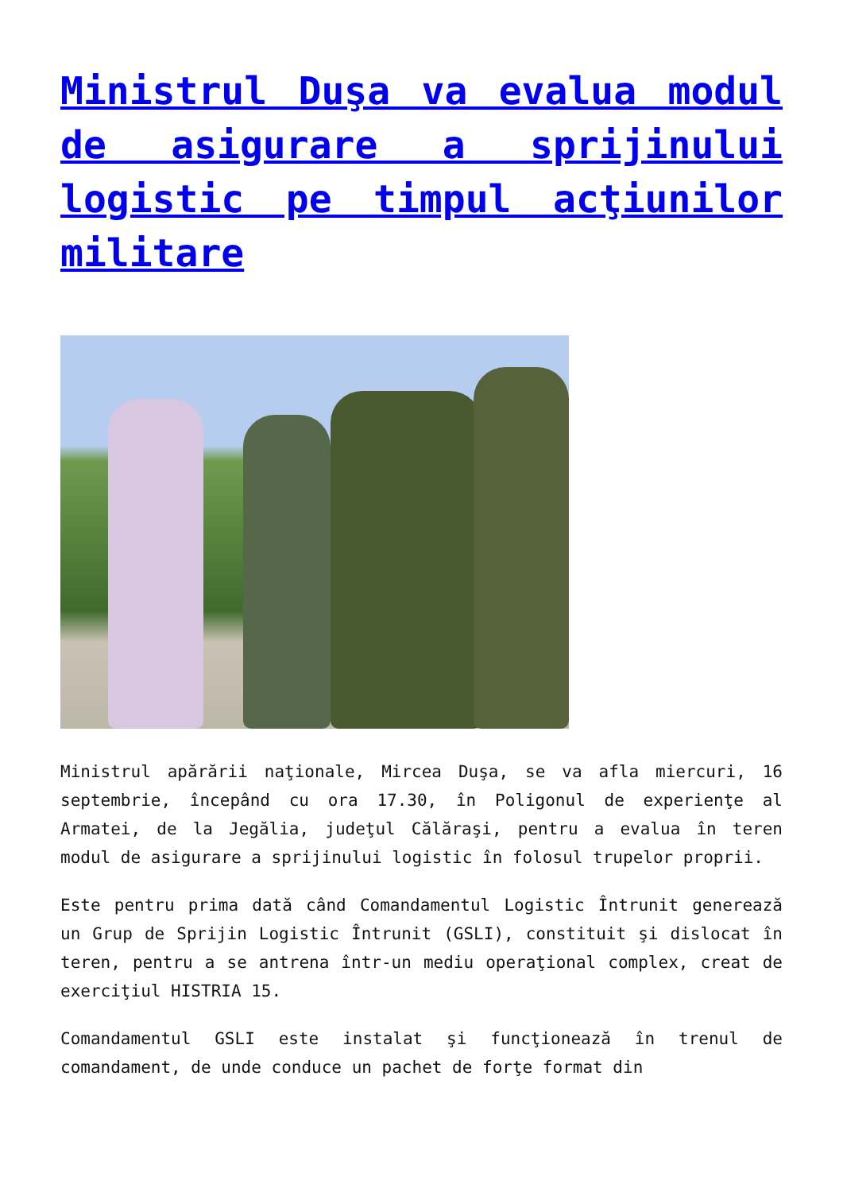Ministrul Duşa va evalua modul de asigurare a sprijinului logistic pe timpul acţiunilor militare
Ministrul apărării naţionale, Mircea Duşa, se va afla miercuri, 16 septembrie, începând cu ora 17.30, în Poligonul de experienţe al Armatei, de la Jegălia, judeţul Călăraşi, pentru a evalua în teren modul de asigurare a sprijinului logistic în folosul trupelor proprii.
Este pentru prima dată când Comandamentul Logistic Întrunit generează un Grup de Sprijin Logistic Întrunit (GSLI), constituit şi dislocat în teren, pentru a se antrena într-un mediu operaţional complex, creat de exerciţiul HISTRIA 15.
Comandamentul GSLI este instalat şi funcţionează în trenul de comandament, de unde conduce un pachet de forţe format din